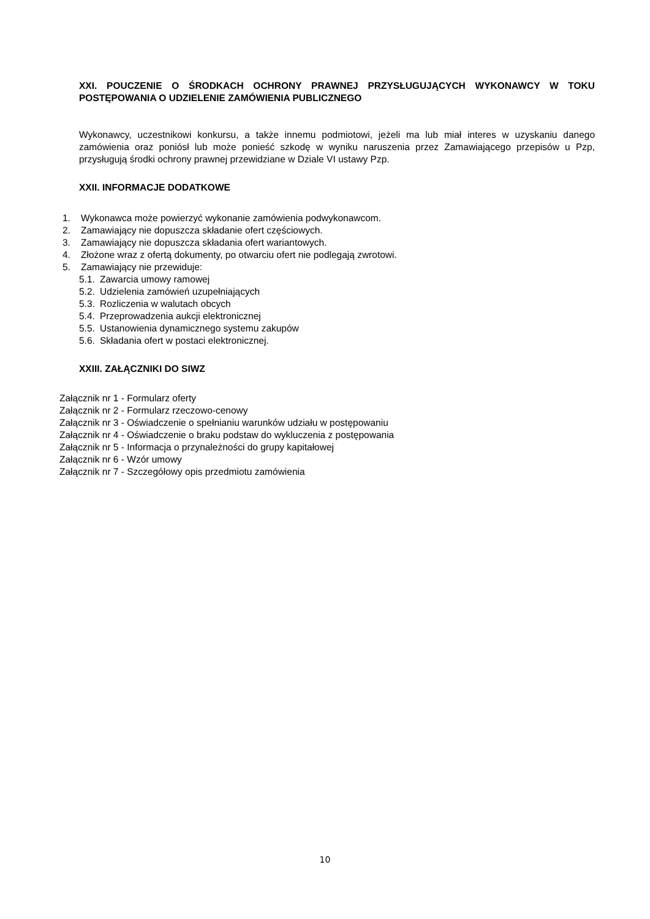XXI. POUCZENIE O ŚRODKACH OCHRONY PRAWNEJ PRZYSŁUGUJĄCYCH WYKONAWCY W TOKU POSTĘPOWANIA O UDZIELENIE ZAMÓWIENIA PUBLICZNEGO
Wykonawcy, uczestnikowi konkursu, a także innemu podmiotowi, jeżeli ma lub miał interes w uzyskaniu danego zamówienia oraz poniósł lub może ponieść szkodę w wyniku naruszenia przez Zamawiającego przepisów u Pzp, przysługują środki ochrony prawnej przewidziane w Dziale VI ustawy Pzp.
XXII. INFORMACJE DODATKOWE
1. Wykonawca może powierzyć wykonanie zamówienia podwykonawcom.
2. Zamawiający nie dopuszcza składanie ofert częściowych.
3. Zamawiający nie dopuszcza składania ofert wariantowych.
4. Złożone wraz z ofertą dokumenty, po otwarciu ofert nie podlegają zwrotowi.
5. Zamawiający nie przewiduje:
5.1. Zawarcia umowy ramowej
5.2. Udzielenia zamówień uzupełniających
5.3. Rozliczenia w walutach obcych
5.4. Przeprowadzenia aukcji elektronicznej
5.5. Ustanowienia dynamicznego systemu zakupów
5.6. Składania ofert w postaci elektronicznej.
XXIII. ZAŁĄCZNIKI DO SIWZ
Załącznik nr 1 - Formularz oferty
Załącznik nr 2 - Formularz rzeczowo-cenowy
Załącznik nr 3 - Oświadczenie o spełnianiu warunków udziału w postępowaniu
Załącznik nr 4 - Oświadczenie o braku podstaw do wykluczenia z postępowania
Załącznik nr 5 - Informacja o przynależności do grupy kapitałowej
Załącznik nr 6 - Wzór umowy
Załącznik nr 7 - Szczegółowy opis przedmiotu zamówienia
10